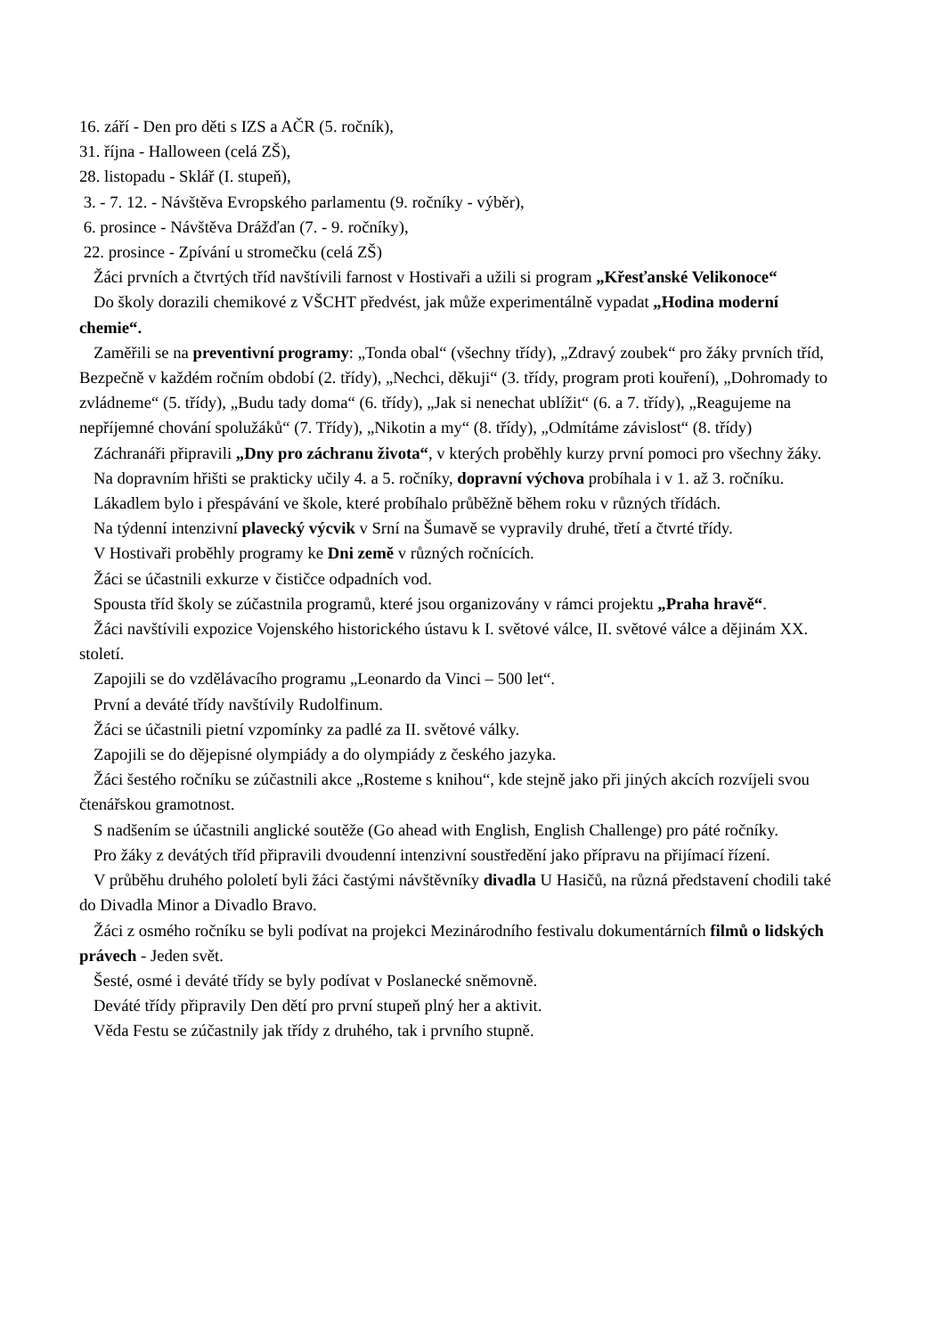16. září - Den pro děti s IZS a AČR (5. ročník),
31. října - Halloween (celá ZŠ),
28. listopadu - Sklář (I. stupeň),
3. - 7. 12. - Návštěva Evropského parlamentu (9. ročníky - výběr),
6. prosince - Návštěva Drážďan (7. - 9. ročníky),
22. prosince - Zpívání u stromečku (celá ZŠ)
Žáci prvních a čtvrtých tříd navštívili farnost v Hostivaři a užili si program „Křesťanské Velikonoce“
Do školy dorazili chemikové z VŠCHT předvést, jak může experimentálně vypadat „Hodina moderní chemie“.
Zaměřili se na preventivní programy: „Tonda obal“ (všechny třídy), „Zdravý zoubek“ pro žáky prvních tříd, Bezpečně v každém ročním období (2. třídy), „Nechci, děkuji“ (3. třídy, program proti kouření), „Dohromady to zvládneme“ (5. třídy), „Budu tady doma“ (6. třídy), „Jak si nenechat ublížit“ (6. a 7. třídy), „Reagujeme na nepříjemné chování spolužáků“ (7. Třídy), „Nikotin a my“ (8. třídy), „Odmítáme závislost“ (8. třídy)
Záchranáři připravili „Dny pro záchranu života“, v kterých proběhly kurzy první pomoci pro všechny žáky.
Na dopravním hřišti se prakticky učily 4. a 5. ročníky, dopravní výchova probíhala i v 1. až 3. ročníku.
Lákadlem bylo i přespávání ve škole, které probíhalo průběžně během roku v různých třídách.
Na týdenní intenzivní plavecký výcvik v Srní na Šumavě se vypravily druhé, třetí a čtvrté třídy.
V Hostivaři proběhly programy ke Dni země v různých ročnících.
Žáci se účastnili exkurze v čističce odpadních vod.
Spousta tříd školy se zúčastnila programů, které jsou organizovány v rámci projektu „Praha hravě“.
Žáci navštívili expozice Vojenského historického ústavu k I. světové válce, II. světové válce a dějinám XX. století.
Zapojili se do vzdělávacího programu „Leonardo da Vinci – 500 let“.
První a deváté třídy navštívily Rudolfinum.
Žáci se účastnili pietní vzpomínky za padlé za II. světové války.
Zapojili se do dějepisné olympiády a do olympiády z českého jazyka.
Žáci šestého ročníku se zúčastnili akce „Rosteme s knihou“, kde stejně jako při jiných akcích rozvíjeli svou čtenářskou gramotnost.
S nadšením se účastnili anglické soutěže (Go ahead with English, English Challenge) pro páté ročníky.
Pro žáky z devátých tříd připravili dvoudenní intenzivní soustředění jako přípravu na přijímací řízení.
V průběhu druhého pololetí byli žáci častými návštěvníky divadla U Hasičů, na různá představení chodili také do Divadla Minor a Divadlo Bravo.
Žáci z osmého ročníku se byli podívat na projekci Mezinárodního festivalu dokumentárních filmů o lidských právech - Jeden svět.
Šesté, osmé i deváté třídy se byly podívat v Poslanecké sněmovně.
Deváté třídy připravily Den dětí pro první stupeň plný her a aktivit.
Věda Festu se zúčastnily jak třídy z druhého, tak i prvního stupně.